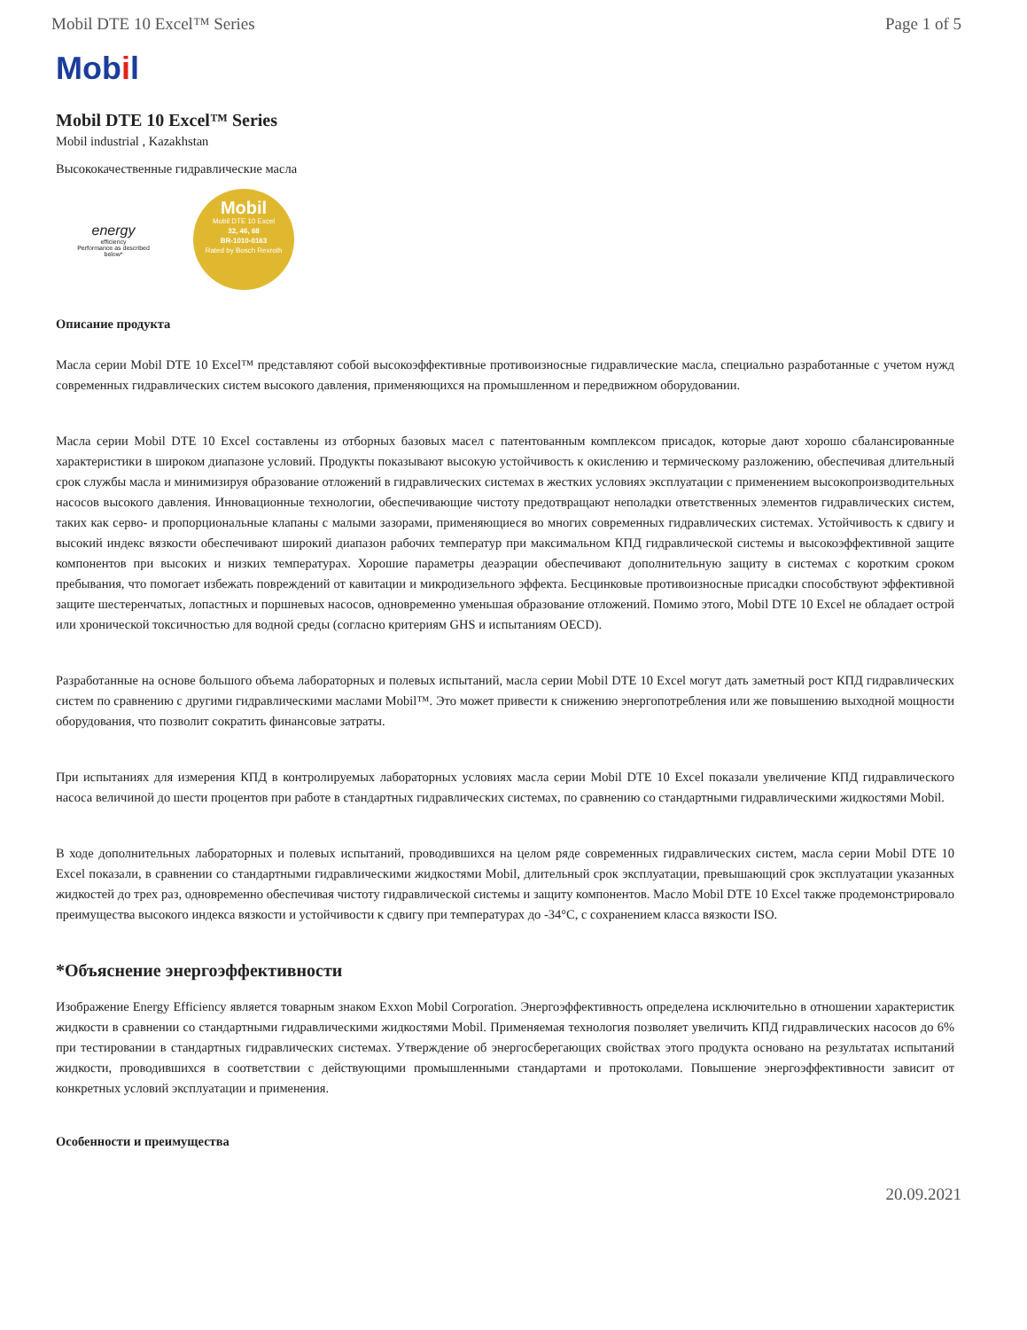Mobil DTE 10 Excel™ Series Page 1 of 5
Mobil
Mobil DTE 10 Excel™ Series
Mobil industrial , Kazakhstan
Высококачественные гидравлические масла
energy
efficiency
Performance as described below*
Mobil
Mobil DTE 10 Excel
32, 46, 68
BR-1010-0163
Rated by Bosch Rexroth
Описание продукта
Масла серии Mobil DTE 10 Excel™ представляют собой высокоэффективные противоизносные гидравлические масла, специально разработанные с учетом нужд современных гидравлических систем высокого давления, применяющихся на промышленном и передвижном оборудовании.
Масла серии Mobil DTE 10 Excel составлены из отборных базовых масел с патентованным комплексом присадок, которые дают хорошо сбалансированные характеристики в широком диапазоне условий. Продукты показывают высокую устойчивость к окислению и термическому разложению, обеспечивая длительный срок службы масла и минимизируя образование отложений в гидравлических системах в жестких условиях эксплуатации с применением высокопроизводительных насосов высокого давления. Инновационные технологии, обеспечивающие чистоту предотвращают неполадки ответственных элементов гидравлических систем, таких как серво- и пропорциональные клапаны с малыми зазорами, применяющиеся во многих современных гидравлических системах. Устойчивость к сдвигу и высокий индекс вязкости обеспечивают широкий диапазон рабочих температур при максимальном КПД гидравлической системы и высокоэффективной защите компонентов при высоких и низких температурах. Хорошие параметры деаэрации обеспечивают дополнительную защиту в системах с коротким сроком пребывания, что помогает избежать повреждений от кавитации и микродизельного эффекта. Бесцинковые противоизносные присадки способствуют эффективной защите шестеренчатых, лопастных и поршневых насосов, одновременно уменьшая образование отложений. Помимо этого, Mobil DTE 10 Excel не обладает острой или хронической токсичностью для водной среды (согласно критериям GHS и испытаниям OECD).
Разработанные на основе большого объема лабораторных и полевых испытаний, масла серии Mobil DTE 10 Excel могут дать заметный рост КПД гидравлических систем по сравнению с другими гидравлическими маслами Mobil™. Это может привести к снижению энергопотребления или же повышению выходной мощности оборудования, что позволит сократить финансовые затраты.
При испытаниях для измерения КПД в контролируемых лабораторных условиях масла серии Mobil DTE 10 Excel показали увеличение КПД гидравлического насоса величиной до шести процентов при работе в стандартных гидравлических системах, по сравнению со стандартными гидравлическими жидкостями Mobil.
В ходе дополнительных лабораторных и полевых испытаний, проводившихся на целом ряде современных гидравлических систем, масла серии Mobil DTE 10 Excel показали, в сравнении со стандартными гидравлическими жидкостями Mobil, длительный срок эксплуатации, превышающий срок эксплуатации указанных жидкостей до трех раз, одновременно обеспечивая чистоту гидравлической системы и защиту компонентов. Масло Mobil DTE 10 Excel также продемонстрировало преимущества высокого индекса вязкости и устойчивости к сдвигу при температурах до -34°C, с сохранением класса вязкости ISO.
*Объяснение энергоэффективности
Изображение Energy Efficiency является товарным знаком Exxon Mobil Corporation. Энергоэффективность определена исключительно в отношении характеристик жидкости в сравнении со стандартными гидравлическими жидкостями Mobil. Применяемая технология позволяет увеличить КПД гидравлических насосов до 6% при тестировании в стандартных гидравлических системах. Утверждение об энергосберегающих свойствах этого продукта основано на результатах испытаний жидкости, проводившихся в соответствии с действующими промышленными стандартами и протоколами. Повышение энергоэффективности зависит от конкретных условий эксплуатации и применения.
Особенности и преимущества
20.09.2021